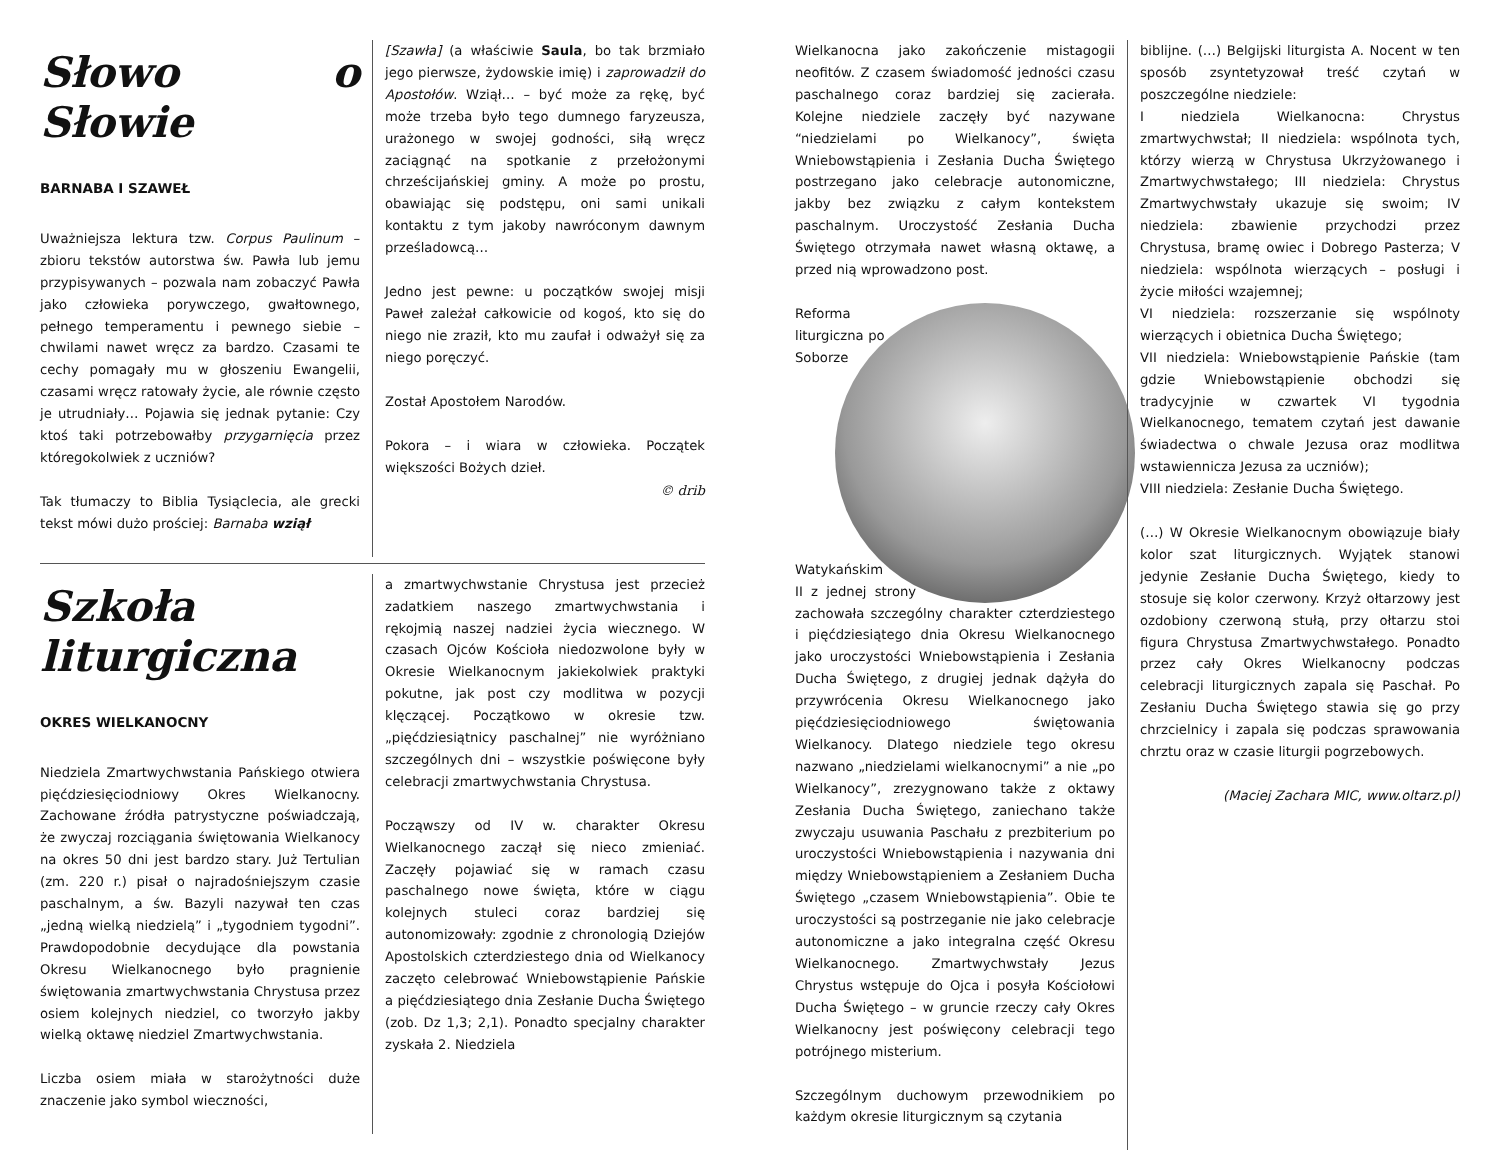Słowo o Słowie
BARNABA I SZAWEŁ
Uważniejsza lektura tzw. Corpus Paulinum – zbioru tekstów autorstwa św. Pawła lub jemu przypisywanych – pozwala nam zobaczyć Pawła jako człowieka porywczego, gwałtownego, pełnego temperamentu i pewnego siebie – chwilami nawet wręcz za bardzo. Czasami te cechy pomagały mu w głoszeniu Ewangelii, czasami wręcz ratowały życie, ale równie często je utrudniały… Pojawia się jednak pytanie: Czy ktoś taki potrzebowałby przygarnięcia przez któregokolwiek z uczniów?
Tak tłumaczy to Biblia Tysiąclecia, ale grecki tekst mówi dużo prościej: Barnaba wziął
[Szawła] (a właściwie Saula, bo tak brzmiało jego pierwsze, żydowskie imię) i zaprowadził do Apostołów. Wziął… – być może za rękę, być może trzeba było tego dumnego faryzeusza, urażonego w swojej godności, siłą wręcz zaciągnąć na spotkanie z przełożonymi chrześcijańskiej gminy. A może po prostu, obawiając się podstępu, oni sami unikali kontaktu z tym jakoby nawróconym dawnym prześladowcą…
Jedno jest pewne: u początków swojej misji Paweł zależał całkowicie od kogoś, kto się do niego nie zraził, kto mu zaufał i odważył się za niego poręczyć.
Został Apostołem Narodów.
Pokora – i wiara w człowieka. Początek większości Bożych dzieł.
© drib
Szkoła liturgiczna
OKRES WIELKANOCNY
Niedziela Zmartwychwstania Pańskiego otwiera pięćdziesięciodniowy Okres Wielkanocny. Zachowane źródła patrystyczne poświadczają, że zwyczaj rozciągania świętowania Wielkanocy na okres 50 dni jest bardzo stary. Już Tertulian (zm. 220 r.) pisał o najradośniejszym czasie paschalnym, a św. Bazyli nazywał ten czas „jedną wielką niedzielą” i „tygodniem tygodni”. Prawdopodobnie decydujące dla powstania Okresu Wielkanocnego było pragnienie świętowania zmartwychwstania Chrystusa przez osiem kolejnych niedziel, co tworzyło jakby wielką oktawę niedziel Zmartwychwstania.
Liczba osiem miała w starożytności duże znaczenie jako symbol wieczności,
a zmartwychwstanie Chrystusa jest przecież zadatkiem naszego zmartwychwstania i rękojmią naszej nadziei życia wiecznego. W czasach Ojców Kościoła niedozwolone były w Okresie Wielkanocnym jakiekolwiek praktyki pokutne, jak post czy modlitwa w pozycji klęczącej. Początkowo w okresie tzw. „pięćdziesiątnicy paschalnej” nie wyróżniano szczególnych dni – wszystkie poświęcone były celebracji zmartwychwstania Chrystusa.
Począwszy od IV w. charakter Okresu Wielkanocnego zaczął się nieco zmieniać. Zaczęły pojawiać się w ramach czasu paschalnego nowe święta, które w ciągu kolejnych stuleci coraz bardziej się autonomizowały: zgodnie z chronologią Dziejów Apostolskich czterdziestego dnia od Wielkanocy zaczęto celebrować Wniebowstąpienie Pańskie a pięćdziesiątego dnia Zesłanie Ducha Świętego (zob. Dz 1,3; 2,1). Ponadto specjalny charakter zyskała 2. Niedziela
Wielkanocna jako zakończenie mistagogii neofitów. Z czasem świadomość jedności czasu paschalnego coraz bardziej się zacierała. Kolejne niedziele zaczęły być nazywane “niedzielami po Wielkanocy”, święta Wniebowstąpienia i Zesłania Ducha Świętego postrzegano jako celebracje autonomiczne, jakby bez związku z całym kontekstem paschalnym. Uroczystość Zesłania Ducha Świętego otrzymała nawet własną oktawę, a przed nią wprowadzono post.
Reforma liturgiczna po Soborze Watykańskim II z jednej strony zachowała szczególny charakter czterdziestego i pięćdziesiątego dnia Okresu Wielkanocnego jako uroczystości Wniebowstąpienia i Zesłania Ducha Świętego, z drugiej jednak dążyła do przywrócenia Okresu Wielkanocnego jako pięćdziesięciodniowego świętowania Wielkanocy. Dlatego niedziele tego okresu nazwano „niedzielami wielkanocnymi” a nie „po Wielkanocy”, zrezygnowano także z oktawy Zesłania Ducha Świętego, zaniechano także zwyczaju usuwania Paschału z prezbiterium po uroczystości Wniebowstąpienia i nazywania dni między Wniebowstąpieniem a Zesłaniem Ducha Świętego „czasem Wniebowstąpienia”. Obie te uroczystości są postrzeganie nie jako celebracje autonomiczne a jako integralna część Okresu Wielkanocnego. Zmartwychwstały Jezus Chrystus wstępuje do Ojca i posyła Kościołowi Ducha Świętego – w gruncie rzeczy cały Okres Wielkanocny jest poświęcony celebracji tego potrójnego misterium.
Szczególnym duchowym przewodnikiem po każdym okresie liturgicznym są czytania
biblijne. (…) Belgijski liturgista A. Nocent w ten sposób zsyntetyzował treść czytań w poszczególne niedziele:
I niedziela Wielkanocna: Chrystus zmartwychwstał; II niedziela: wspólnota tych, którzy wierzą w Chrystusa Ukrzyżowanego i Zmartwychwstałego; III niedziela: Chrystus Zmartwychwstały ukazuje się swoim; IV niedziela: zbawienie przychodzi przez Chrystusa, bramę owiec i Dobrego Pasterza; V niedziela: wspólnota wierzących – posługi i życie miłości wzajemnej;
VI niedziela: rozszerzanie się wspólnoty wierzących i obietnica Ducha Świętego;
VII niedziela: Wniebowstąpienie Pańskie (tam gdzie Wniebowstąpienie obchodzi się tradycyjnie w czwartek VI tygodnia Wielkanocnego, tematem czytań jest dawanie świadectwa o chwale Jezusa oraz modlitwa wstawiennicza Jezusa za uczniów);
VIII niedziela: Zesłanie Ducha Świętego.
(…) W Okresie Wielkanocnym obowiązuje biały kolor szat liturgicznych. Wyjątek stanowi jedynie Zesłanie Ducha Świętego, kiedy to stosuje się kolor czerwony. Krzyż ołtarzowy jest ozdobiony czerwoną stułą, przy ołtarzu stoi figura Chrystusa Zmartwychwstałego. Ponadto przez cały Okres Wielkanocny podczas celebracji liturgicznych zapala się Paschał. Po Zesłaniu Ducha Świętego stawia się go przy chrzcielnicy i zapala się podczas sprawowania chrztu oraz w czasie liturgii pogrzebowych.
(Maciej Zachara MIC, www.oltarz.pl)